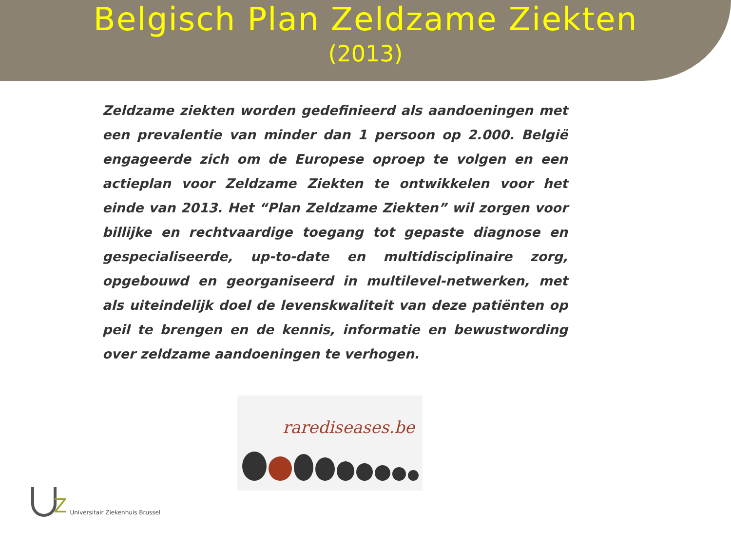Belgisch Plan Zeldzame Ziekten
(2013)
Zeldzame ziekten worden gedefinieerd als aandoeningen met een prevalentie van minder dan 1 persoon op 2.000. België engageerde zich om de Europese oproep te volgen en een actieplan voor Zeldzame Ziekten te ontwikkelen voor het einde van 2013. Het “Plan Zeldzame Ziekten” wil zorgen voor billijke en rechtvaardige toegang tot gepaste diagnose en gespecialiseerde, up-to-date en multidisciplinaire zorg, opgebouwd en georganiseerd in multilevel-netwerken, met als uiteindelijk doel de levenskwaliteit van deze patiënten op peil te brengen en de kennis, informatie en bewustwording over zeldzame aandoeningen te verhogen.
rarediseases.be
Z
Universitair Ziekenhuis Brussel